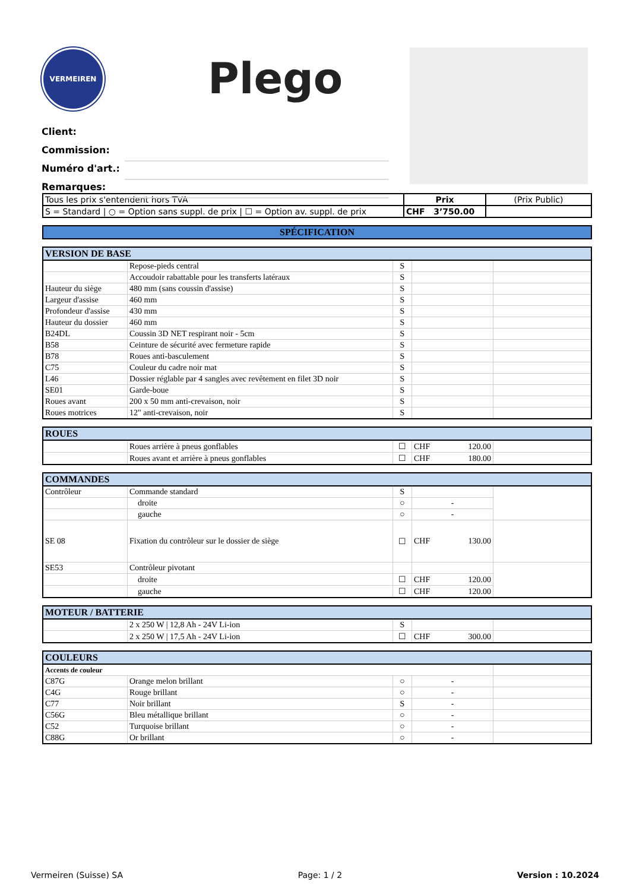VERMEIREN
Plego
Client:
Commission:
Numéro d'art.:
Remarques:
| Tous les prix s'entendent hors TVA | Prix | (Prix Public) |
| S = Standard / ○ = Option sans suppl. de prix / ☐ = Option av. suppl. de prix | CHF 3’750.00 | |
| SPÉCIFICATION |
| VERSION DE BASE | | | | |
| | Repose-pieds central | S | | |
| | Accoudoir rabattable pour les transferts latéraux | S | | |
| Hauteur du siège | 480 mm (sans coussin d'assise) | S | | |
| Largeur d'assise | 460 mm | S | | |
| Profondeur d'assise | 430 mm | S | | |
| Hauteur du dossier | 460 mm | S | | |
| B24DL | Coussin 3D NET respirant noir - 5cm | S | | |
| B58 | Ceinture de sécurité avec fermeture rapide | S | | |
| B78 | Roues anti-basculement | S | | |
| C75 | Couleur du cadre noir mat | S | | |
| L46 | Dossier réglable par 4 sangles avec revêtement en filet 3D noir | S | | |
| SE01 | Garde-boue | S | | |
| Roues avant | 200 x 50 mm anti-crevaison, noir | S | | |
| Roues motrices | 12" anti-crevaison, noir | S | | |
| ROUES | | | | |
| | Roues arrière à pneus gonflables | ☐ | CHF 120.00 | |
| | Roues avant et arrière à pneus gonflables | ☐ | CHF 180.00 | |
| COMMANDES | | | | |
| Contrôleur | Commande standard | S | | |
| | droite | ○ | - | |
| | gauche | ○ | - | |
| SE 08 | Fixation du contrôleur sur le dossier de siège | ☐ | CHF 130.00 | |
| SE53 | Contrôleur pivotant | | | |
| | droite | ☐ | CHF 120.00 | |
| | gauche | ☐ | CHF 120.00 | |
| MOTEUR / BATTERIE | | | | |
| | 2 x 250 W / 12,8 Ah - 24V Li-ion | S | | |
| | 2 x 250 W / 17,5 Ah - 24V Li-ion | ☐ | CHF 300.00 | |
| COULEURS | | | | |
| Accents de couleur | | | | |
| C87G | Orange melon brillant | ○ | - | |
| C4G | Rouge brillant | ○ | - | |
| C77 | Noir brillant | S | - | |
| C56G | Bleu métallique brillant | ○ | - | |
| C52 | Turquoise brillant | ○ | - | |
| C88G | Or brillant | ○ | - | |
Vermeiren (Suisse) SA Page: 1 / 2 Version : 10.2024